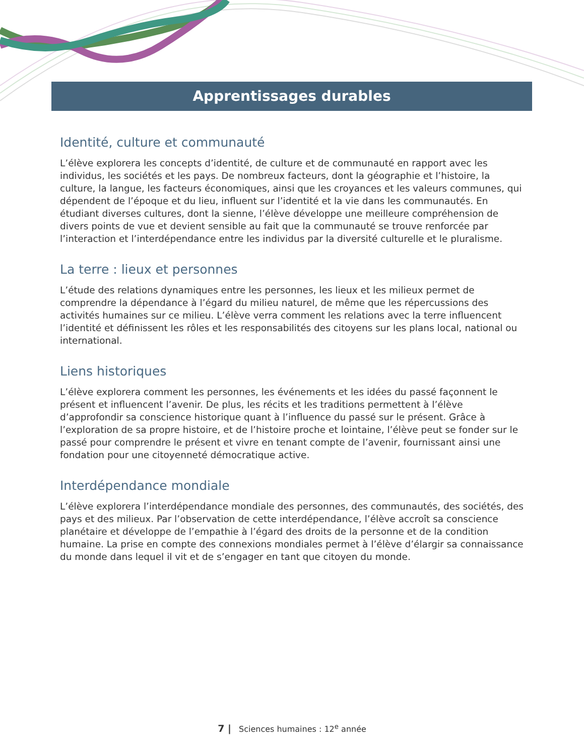Apprentissages durables
Identité, culture et communauté
L’élève explorera les concepts d’identité, de culture et de communauté en rapport avec les individus, les sociétés et les pays. De nombreux facteurs, dont la géographie et l’histoire, la culture, la langue, les facteurs économiques, ainsi que les croyances et les valeurs communes, qui dépendent de l’époque et du lieu, influent sur l’identité et la vie dans les communautés. En étudiant diverses cultures, dont la sienne, l’élève développe une meilleure compréhension de divers points de vue et devient sensible au fait que la communauté se trouve renforcée par l’interaction et l’interdépendance entre les individus par la diversité culturelle et le pluralisme.
La terre : lieux et personnes
L’étude des relations dynamiques entre les personnes, les lieux et les milieux permet de comprendre la dépendance à l’égard du milieu naturel, de même que les répercussions des activités humaines sur ce milieu. L’élève verra comment les relations avec la terre influencent l’identité et définissent les rôles et les responsabilités des citoyens sur les plans local, national ou international.
Liens historiques
L’élève explorera comment les personnes, les événements et les idées du passé façonnent le présent et influencent l’avenir. De plus, les récits et les traditions permettent à l’élève d’approfondir sa conscience historique quant à l’influence du passé sur le présent. Grâce à l’exploration de sa propre histoire, et de l’histoire proche et lointaine, l’élève peut se fonder sur le passé pour comprendre le présent et vivre en tenant compte de l’avenir, fournissant ainsi une fondation pour une citoyenneté démocratique active.
Interdépendance mondiale
L’élève explorera l’interdépendance mondiale des personnes, des communautés, des sociétés, des pays et des milieux. Par l’observation de cette interdépendance, l’élève accroît sa conscience planétaire et développe de l’empathie à l’égard des droits de la personne et de la condition humaine. La prise en compte des connexions mondiales permet à l’élève d’élargir sa connaissance du monde dans lequel il vit et de s’engager en tant que citoyen du monde.
7 | Sciences humaines : 12<sup>e</sup> année